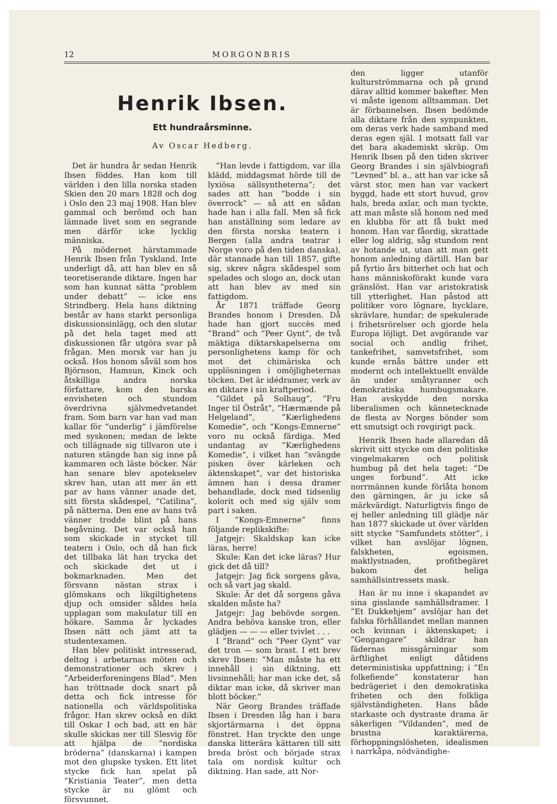12 MORGONBRIS
Henrik Ibsen.
Ett hundraårsminne.
Av Oscar Hedberg.
Det är hundra år sedan Henrik Ibsen föddes. Han kom till världen i den lilla norska staden Skien den 20 mars 1828 och dog i Oslo den 23 maj 1908. Han blev gammal och berömd och han lämnade livet som en segrande men därför icke lycklig människa.
På mödernet härstammade Henrik Ibsen från Tyskland. Inte underligt då, att han blev en så teoretiserande diktare. Ingen har som han kunnat sätta ”problem under debatt” — icke ens Strindberg. Hela hans diktning består av hans starkt personliga diskussionsinlägg, och den slutar på det hela taget med att diskussionen får utgöra svar på frågan. Men morsk var han ju också. Hos honom såväl som hos Björnson, Hamsun, Kinck och åtskilliga andra norska författare, kom den barska envisheten och stundom överdrivna självmedvetandet fram. Som barn var han vad man kallar för ”underlig” i jämförelse med syskonen; medan de lekte och tillägnade sig tillvaron ute i naturen stängde han sig inne på kammaren och läste böcker. När han senare blev apotekselev skrev han, utan att mer än ett par av hans vänner anade det, sitt första skådespel, ”Catilina”, på nätterna. Den ene av hans två vänner trodde blint på hans begåvning. Det var också han som skickade in stycket till teatern i Oslo, och då han fick det tillbaka lät han trycka det och skickade det ut i bokmarknaden. Men det försvann nästan strax i glömskans och likgiltighetens djup och omsider såldes hela upplagan som makulatur till en hökare. Samma år lyckades Ibsen nätt och jämt att ta studentexamen.
Han blev politiskt intresserad, deltog i arbetarnas möten och demonstrationer och skrev i ”Arbeiderforeningens Blad”. Men han tröttnade dock snart på detta och fick intresse för nationella och världspolitiska frågor. Han skrev också en dikt till Oskar I och bad, att en här skulle skickas ner till Slesvig för att hjälpa de ”nordiska bröderna” (danskarna) i kampen mot den glupske tysken. Ett litet stycke fick han spelat på ”Kristiania Teater”, men detta stycke är nu glömt och försvunnet.
”Han levde i fattigdom, var illa klädd, middagsmat hörde till de lyxiösa sällsyntheterna”; det sades att han ”bodde i sin överrock” — så att en sådan hade han i alla fall. Men så fick han anställning som ledare av den första norska teatern i Bergen (alla andra teatrar i Norge voro på den tiden danska), där stannade han till 1857, gifte sig, skrev några skådespel som spelades och slogo an, dock utan att han blev av med sin fattigdom.
År 1871 träffade Georg Brandes honom i Dresden. Då hade han gjort succès med ”Brand” och ”Peer Gynt”, de två mäktiga diktarskapelserna om personlighetens kamp för och mot det chimäriska och upplösningen i omöjligheternas töcken. Det är idédramer, verk av en diktare i sin kraftperiod.
”Gildet på Solhaug”, ”Fru Inger til Östråt”, ”Hærmænde på Helgeland”, ”Kærlighedens Komedie”, och ”Kongs-Emnerne” voro nu också färdiga. Med undantag av ”Kærlighedens Komedie”, i vilket han ”svängde pisken över kärleken och äktenskapet”, var det historiska ämnen han i dessa dramer behandlade, dock med tidsenlig kolorit och med sig själv som part i saken.
I ”Kongs-Emnerne” finns följande replikskifte:
Jatgejr: Skaldskap kan icke läras, herre!
Skule: Kan det icke läras? Hur gick det då till?
Jatgejr: Jag fick sorgens gåva, och så vart jag skald.
Skule: Är det då sorgens gåva skalden måste ha?
Jatgejr: Jag behövde sorgen. Andra behöva kanske tron, eller glädjen — — — eller tvivlet . . .
I ”Brand” och ”Peer Gynt” var det tron — som brast. I ett brev skrev Ibsen: ”Man måste ha ett innehåll i sin diktning, ett livsinnehåll; har man icke det, så diktar man icke, då skriver man blott böcker.”
När Georg Brandes träffade Ibsen i Dresden låg han i bara skjortärmarna i det öppna fönstret. Han tryckte den unge danska litterära kättaren till sitt breda bröst och började strax tala om nordisk kultur och diktning. Han sade, att Nor-
den ligger utanför kulturströmmarna och på grund därav alltid kommer bakefter. Men vi måste igenom alltsamman. Det är förbannelsen. Ibsen bedömde alla diktare från den synpunkten, om deras verk hade samband med deras egen själ. I motsatt fall var det bara akademiskt skräp. Om Henrik Ibsen på den tiden skriver Georg Brandes i sin självbiografi ”Levned” bl. a., att han var icke så värst stor, men han var vackert byggd, hade ett stort huvud, grov hals, breda axlar, och man tyckte, att man måste slå honom ned med en klubba för att få bukt med honom. Han var fåordig, skrattade eller log aldrig, såg stundom rent av hotande ut, utan att man gett honom anledning därtill. Han bar på fyrtio års bitterhet och hat och hans människoförakt kunde vara gränslöst. Han var aristokratisk till ytterlighet. Han påstod att politiker voro lögnare, hycklare, skrävlare, hundar; de spekulerade i frihetsrörelser och gjorde hela Europa löjligt. Det avgörande var social och andlig frihet, tankefrihet, samvetsfrihet, som kunde ernås bättre under ett modernt och intellektuellt envälde än under småtyranner och demokratiska humbugsmakare. Han avskydde den norska liberalismen och kännetecknade de flesta av Norges bönder som ett smutsigt och rovgirigt pack.
Henrik Ibsen hade allaredan då skrivit sitt stycke om den politiske vingelmakaren och politisk humbug på det hela taget: ”De unges forbund”. Att icke norrmännen kunde förlåta honom den gärningen, är ju icke så märkvärdigt. Naturligtvis fingo de ej heller anledning till glädje när han 1877 skickade ut över världen sitt stycke ”Samfundets stötter”, i vilket han avslöjar lögnen, falskheten, egoismen, maktlystnaden, profitbegäret bakom det heliga samhällsintressets mask.
Han är nu inne i skapandet av sina gisslande samhällsdramer. I ”Et Dukkehjem” avslöjar han det falska förhållandet mellan mannen och kvinnan i äktenskapet; i ”Gengangare” skildrar han fädernas missgärningar som ärftlighet enligt dåtidens deterministiska uppfattning; i ”En folkefiende” konstaterar han bedrägeriet i den demokratiska friheten och den folkliga självständigheten. Hans både starkaste och dystraste drama är säkerligen ”Vildanden”, med de brustna karaktärerna, förhoppningslösheten, idealismen i narrkåpa, nödvändighe-